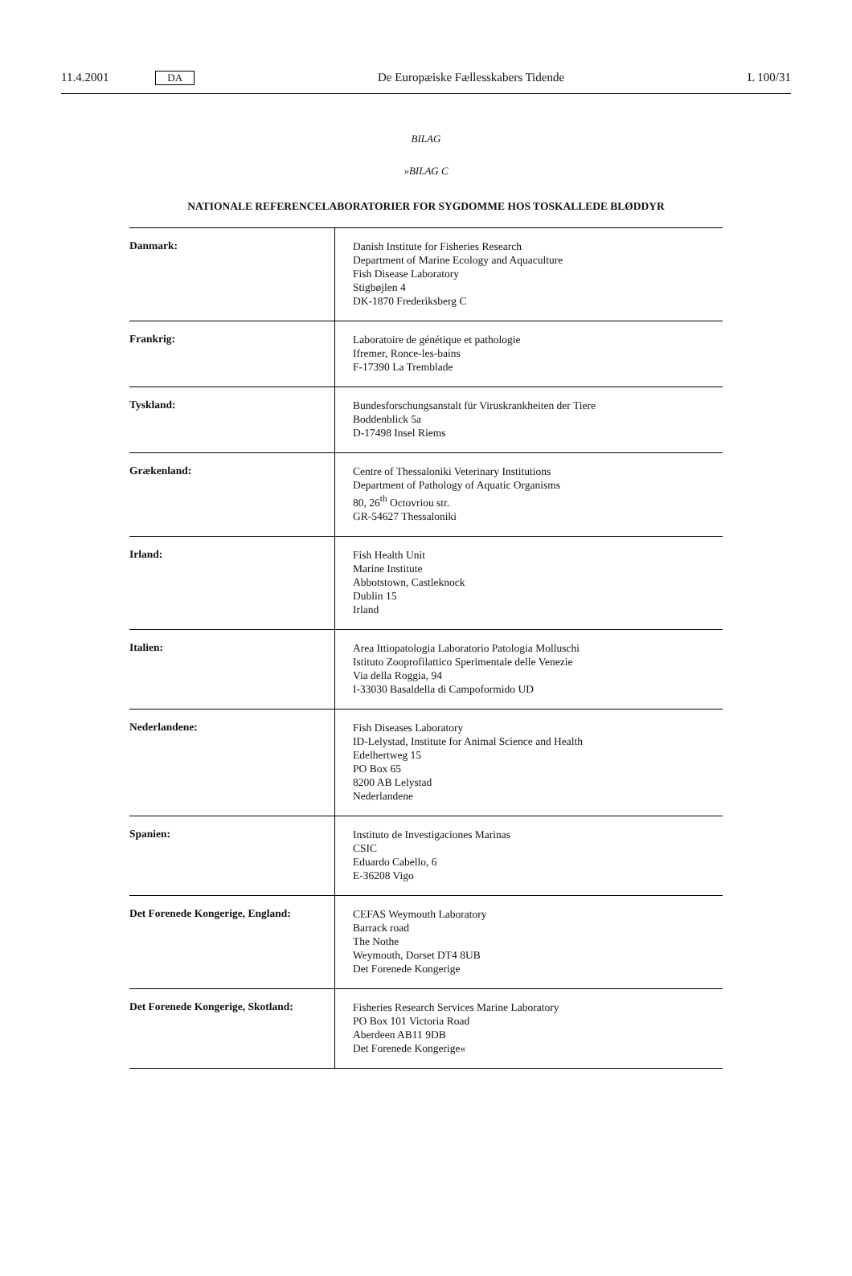11.4.2001 DA De Europæiske Fællesskabers Tidende L 100/31
BILAG
»BILAG C
NATIONALE REFERENCELABORATORIER FOR SYGDOMME HOS TOSKALLEDE BLØDDYR
| Danmark: | Danish Institute for Fisheries Research Department of Marine Ecology and Aquaculture Fish Disease Laboratory Stigbøjlen 4 DK-1870 Frederiksberg C |
| Frankrig: | Laboratoire de génétique et pathologie Ifremer, Ronce-les-bains F-17390 La Tremblade |
| Tyskland: | Bundesforschungsanstalt für Viruskrankheiten der Tiere Boddenblick 5a D-17498 Insel Riems |
| Grækenland: | Centre of Thessaloniki Veterinary Institutions Department of Pathology of Aquatic Organisms 80, 26<sup>th</sup> Octovriou str. GR-54627 Thessaloniki |
| Irland: | Fish Health Unit Marine Institute Abbotstown, Castleknock Dublin 15 Irland |
| Italien: | Area Ittiopatologia Laboratorio Patologia Molluschi Istituto Zooprofilattico Sperimentale delle Venezie Via della Roggia, 94 I-33030 Basaldella di Campoformido UD |
| Nederlandene: | Fish Diseases Laboratory ID-Lelystad, Institute for Animal Science and Health Edelhertweg 15 PO Box 65 8200 AB Lelystad Nederlandene |
| Spanien: | Instituto de Investigaciones Marinas CSIC Eduardo Cabello, 6 E-36208 Vigo |
| Det Forenede Kongerige, England: | CEFAS Weymouth Laboratory Barrack road The Nothe Weymouth, Dorset DT4 8UB Det Forenede Kongerige |
| Det Forenede Kongerige, Skotland: | Fisheries Research Services Marine Laboratory PO Box 101 Victoria Road Aberdeen AB11 9DB Det Forenede Kongerige« |